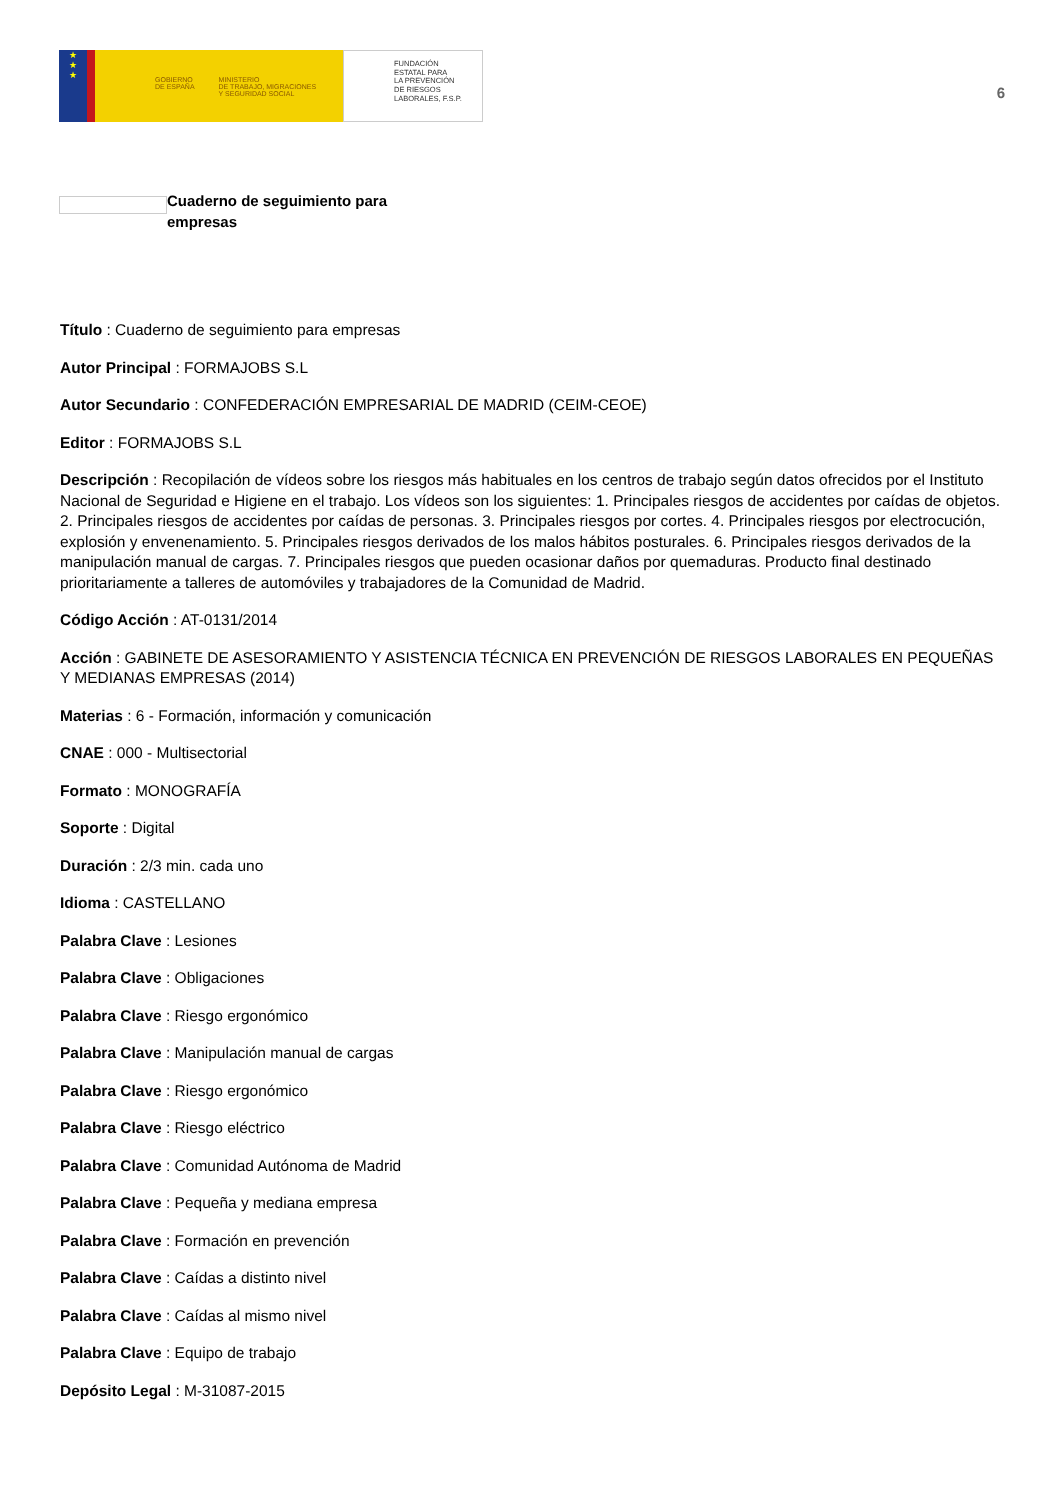★
★
★
GOBIERNO
DE ESPAÑA MINISTERIO
DE TRABAJO, MIGRACIONES
Y SEGURIDAD SOCIAL
FUNDACIÓN
ESTATAL PARA
LA PREVENCIÓN
DE RIESGOS
LABORALES, F.S.P.
6
Cuaderno de seguimiento para empresas
Título : Cuaderno de seguimiento para empresas
Autor Principal : FORMAJOBS S.L
Autor Secundario : CONFEDERACIÓN EMPRESARIAL DE MADRID (CEIM-CEOE)
Editor : FORMAJOBS S.L
Descripción : Recopilación de vídeos sobre los riesgos más habituales en los centros de trabajo según datos ofrecidos por el Instituto Nacional de Seguridad e Higiene en el trabajo. Los vídeos son los siguientes: 1. Principales riesgos de accidentes por caídas de objetos. 2. Principales riesgos de accidentes por caídas de personas. 3. Principales riesgos por cortes. 4. Principales riesgos por electrocución, explosión y envenenamiento. 5. Principales riesgos derivados de los malos hábitos posturales. 6. Principales riesgos derivados de la manipulación manual de cargas. 7. Principales riesgos que pueden ocasionar daños por quemaduras. Producto final destinado prioritariamente a talleres de automóviles y trabajadores de la Comunidad de Madrid.
Código Acción : AT-0131/2014
Acción : GABINETE DE ASESORAMIENTO Y ASISTENCIA TÉCNICA EN PREVENCIÓN DE RIESGOS LABORALES EN PEQUEÑAS Y MEDIANAS EMPRESAS (2014)
Materias : 6 - Formación, información y comunicación
CNAE : 000 - Multisectorial
Formato : MONOGRAFÍA
Soporte : Digital
Duración : 2/3 min. cada uno
Idioma : CASTELLANO
Palabra Clave : Lesiones
Palabra Clave : Obligaciones
Palabra Clave : Riesgo ergonómico
Palabra Clave : Manipulación manual de cargas
Palabra Clave : Riesgo ergonómico
Palabra Clave : Riesgo eléctrico
Palabra Clave : Comunidad Autónoma de Madrid
Palabra Clave : Pequeña y mediana empresa
Palabra Clave : Formación en prevención
Palabra Clave : Caídas a distinto nivel
Palabra Clave : Caídas al mismo nivel
Palabra Clave : Equipo de trabajo
Depósito Legal : M-31087-2015